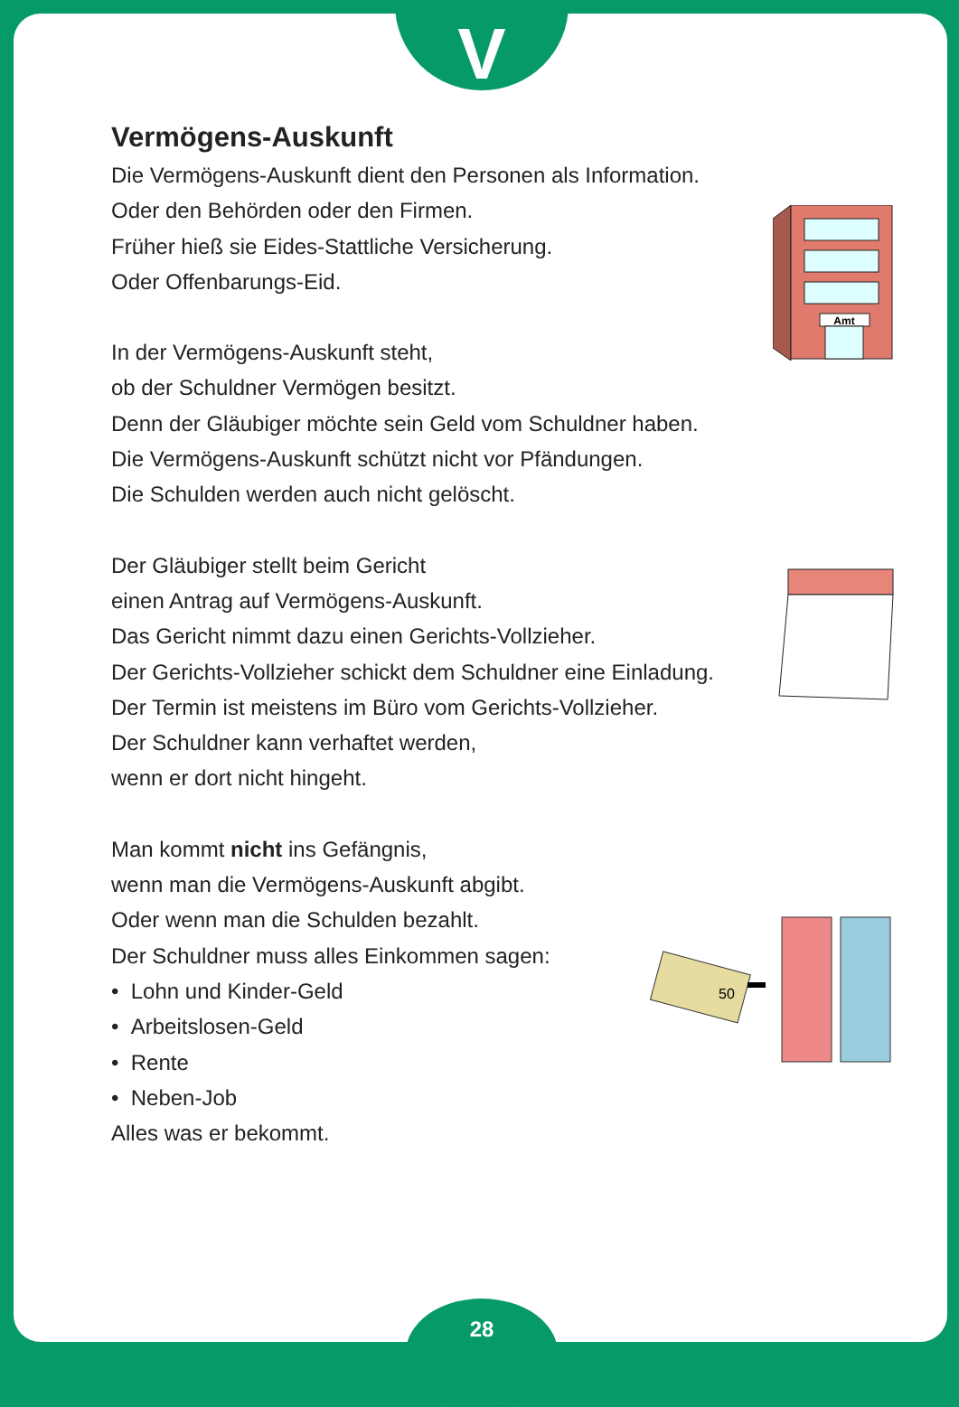V
Vermögens-Auskunft
Die Vermögens-Auskunft dient den Personen als Information.
Oder den Behörden oder den Firmen.
Früher hieß sie Eides-Stattliche Versicherung.
Oder Offenbarungs-Eid.
In der Vermögens-Auskunft steht,
ob der Schuldner Vermögen besitzt.
Denn der Gläubiger möchte sein Geld vom Schuldner haben.
Die Vermögens-Auskunft schützt nicht vor Pfändungen.
Die Schulden werden auch nicht gelöscht.
Der Gläubiger stellt beim Gericht
einen Antrag auf Vermögens-Auskunft.
Das Gericht nimmt dazu einen Gerichts-Vollzieher.
Der Gerichts-Vollzieher schickt dem Schuldner eine Einladung.
Der Termin ist meistens im Büro vom Gerichts-Vollzieher.
Der Schuldner kann verhaftet werden,
wenn er dort nicht hingeht.
Man kommt nicht ins Gefängnis,
wenn man die Vermögens-Auskunft abgibt.
Oder wenn man die Schulden bezahlt.
Der Schuldner muss alles Einkommen sagen:
• Lohn und Kinder-Geld
• Arbeitslosen-Geld
• Rente
• Neben-Job
Alles was er bekommt.
Amt
50
28